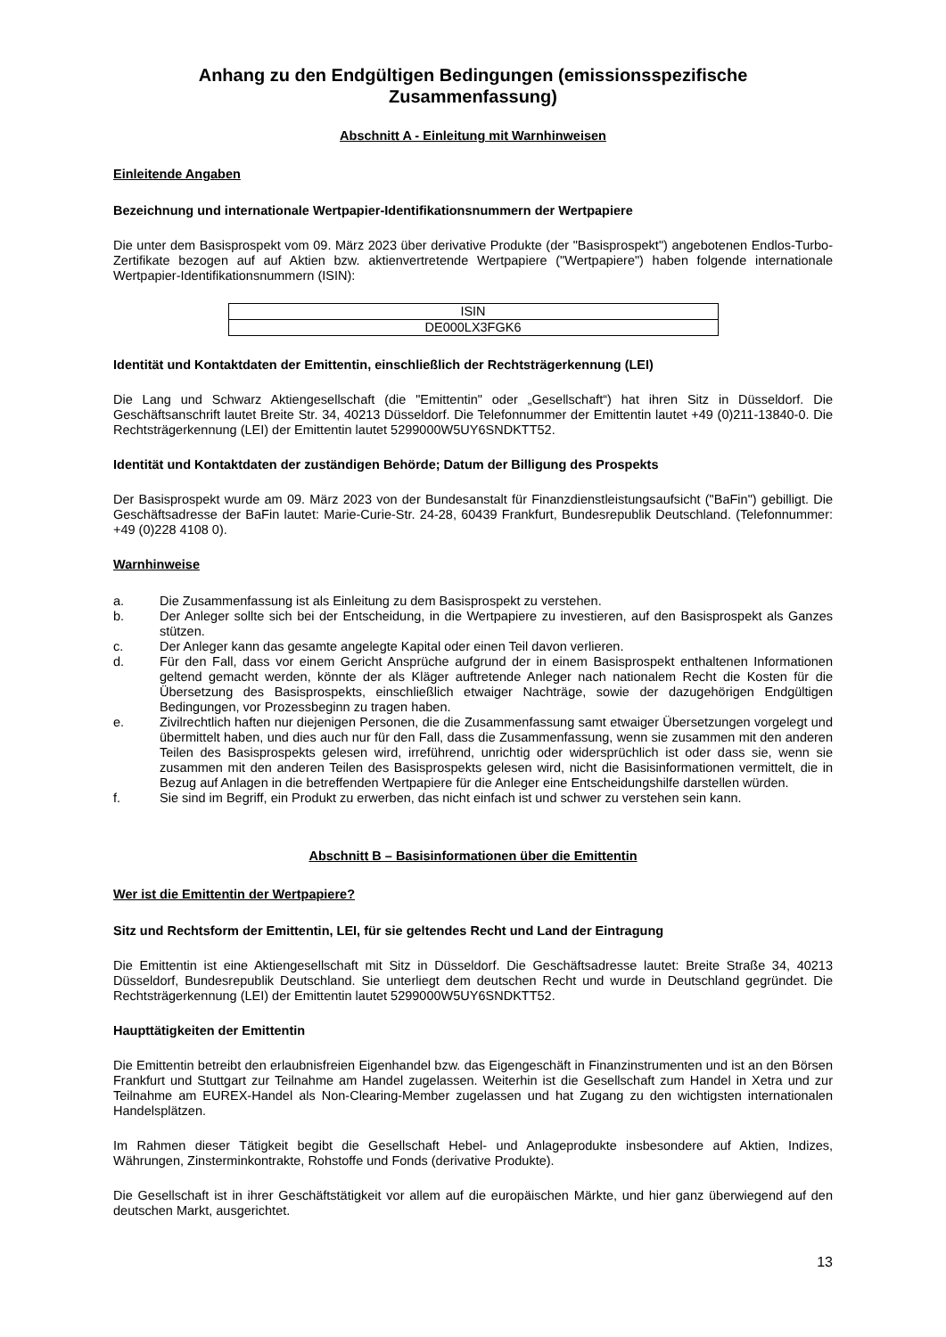Anhang zu den Endgültigen Bedingungen (emissionsspezifische Zusammenfassung)
Abschnitt A - Einleitung mit Warnhinweisen
Einleitende Angaben
Bezeichnung und internationale Wertpapier-Identifikationsnummern der Wertpapiere
Die unter dem Basisprospekt vom 09. März 2023 über derivative Produkte (der "Basisprospekt") angebotenen Endlos-Turbo-Zertifikate bezogen auf auf Aktien bzw. aktienvertretende Wertpapiere ("Wertpapiere") haben folgende internationale Wertpapier-Identifikationsnummern (ISIN):
| ISIN |
| --- |
| DE000LX3FGK6 |
Identität und Kontaktdaten der Emittentin, einschließlich der Rechtsträgerkennung (LEI)
Die Lang und Schwarz Aktiengesellschaft (die "Emittentin" oder „Gesellschaft“) hat ihren Sitz in Düsseldorf. Die Geschäftsanschrift lautet Breite Str. 34, 40213 Düsseldorf. Die Telefonnummer der Emittentin lautet +49 (0)211-13840-0. Die Rechtsträgerkennung (LEI) der Emittentin lautet 5299000W5UY6SNDKTT52.
Identität und Kontaktdaten der zuständigen Behörde; Datum der Billigung des Prospekts
Der Basisprospekt wurde am 09. März 2023 von der Bundesanstalt für Finanzdienstleistungsaufsicht ("BaFin") gebilligt. Die Geschäftsadresse der BaFin lautet: Marie-Curie-Str. 24-28, 60439 Frankfurt, Bundesrepublik Deutschland. (Telefonnummer: +49 (0)228 4108 0).
Warnhinweise
a. Die Zusammenfassung ist als Einleitung zu dem Basisprospekt zu verstehen.
b. Der Anleger sollte sich bei der Entscheidung, in die Wertpapiere zu investieren, auf den Basisprospekt als Ganzes stützen.
c. Der Anleger kann das gesamte angelegte Kapital oder einen Teil davon verlieren.
d. Für den Fall, dass vor einem Gericht Ansprüche aufgrund der in einem Basisprospekt enthaltenen Informationen geltend gemacht werden, könnte der als Kläger auftretende Anleger nach nationalem Recht die Kosten für die Übersetzung des Basisprospekts, einschließlich etwaiger Nachträge, sowie der dazugehörigen Endgültigen Bedingungen, vor Prozessbeginn zu tragen haben.
e. Zivilrechtlich haften nur diejenigen Personen, die die Zusammenfassung samt etwaiger Übersetzungen vorgelegt und übermittelt haben, und dies auch nur für den Fall, dass die Zusammenfassung, wenn sie zusammen mit den anderen Teilen des Basisprospekts gelesen wird, irreführend, unrichtig oder widersprüchlich ist oder dass sie, wenn sie zusammen mit den anderen Teilen des Basisprospekts gelesen wird, nicht die Basisinformationen vermittelt, die in Bezug auf Anlagen in die betreffenden Wertpapiere für die Anleger eine Entscheidungshilfe darstellen würden.
f. Sie sind im Begriff, ein Produkt zu erwerben, das nicht einfach ist und schwer zu verstehen sein kann.
Abschnitt B – Basisinformationen über die Emittentin
Wer ist die Emittentin der Wertpapiere?
Sitz und Rechtsform der Emittentin, LEI, für sie geltendes Recht und Land der Eintragung
Die Emittentin ist eine Aktiengesellschaft mit Sitz in Düsseldorf. Die Geschäftsadresse lautet: Breite Straße 34, 40213 Düsseldorf, Bundesrepublik Deutschland. Sie unterliegt dem deutschen Recht und wurde in Deutschland gegründet. Die Rechtsträgerkennung (LEI) der Emittentin lautet 5299000W5UY6SNDKTT52.
Haupttätigkeiten der Emittentin
Die Emittentin betreibt den erlaubnisfreien Eigenhandel bzw. das Eigengeschäft in Finanzinstrumenten und ist an den Börsen Frankfurt und Stuttgart zur Teilnahme am Handel zugelassen. Weiterhin ist die Gesellschaft zum Handel in Xetra und zur Teilnahme am EUREX-Handel als Non-Clearing-Member zugelassen und hat Zugang zu den wichtigsten internationalen Handelsplätzen.
Im Rahmen dieser Tätigkeit begibt die Gesellschaft Hebel- und Anlageprodukte insbesondere auf Aktien, Indizes, Währungen, Zinsterminkontrakte, Rohstoffe und Fonds (derivative Produkte).
Die Gesellschaft ist in ihrer Geschäftstätigkeit vor allem auf die europäischen Märkte, und hier ganz überwiegend auf den deutschen Markt, ausgerichtet.
13